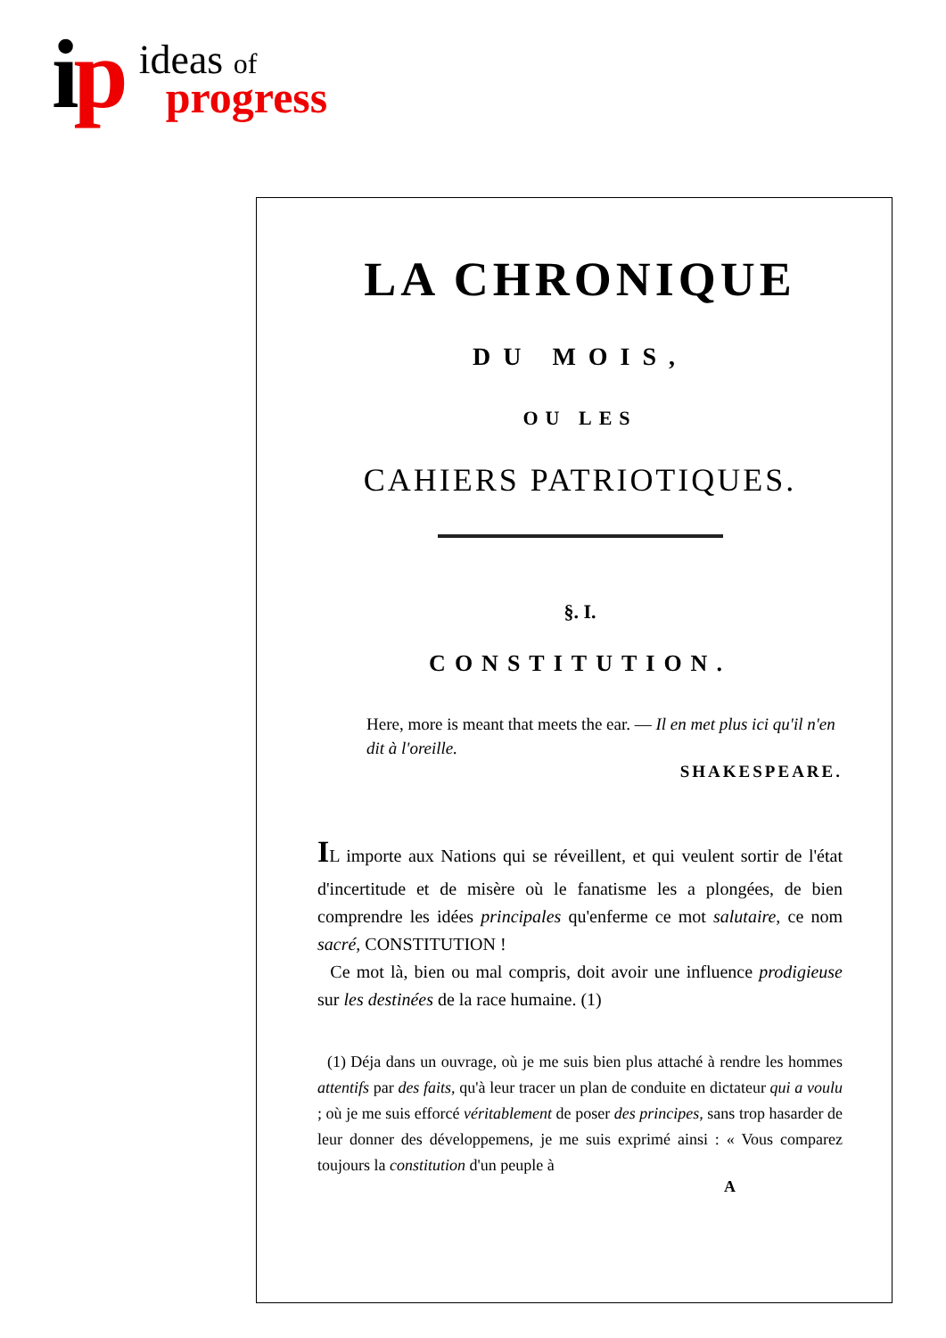ip
ideas of
progress
LA CHRONIQUE
DU MOIS,
OU LES
CAHIERS PATRIOTIQUES.
§. I.
CONSTITUTION.
Here, more is meant that meets the ear. — Il en met plus ici qu'il n'en dit à l'oreille.
SHAKESPEARE.
IL importe aux Nations qui se réveillent, et qui veulent sortir de l'état d'incertitude et de misère où le fanatisme les a plongées, de bien comprendre les idées principales qu'enferme ce mot salutaire, ce nom sacré, CONSTITUTION !
Ce mot là, bien ou mal compris, doit avoir une influence prodigieuse sur les destinées de la race humaine. (1)
(1) Déja dans un ouvrage, où je me suis bien plus attaché à rendre les hommes attentifs par des faits, qu'à leur tracer un plan de conduite en dictateur qui a voulu ; où je me suis efforcé véritablement de poser des principes, sans trop hasarder de leur donner des développemens, je me suis exprimé ainsi : « Vous comparez toujours la constitution d'un peuple à
A